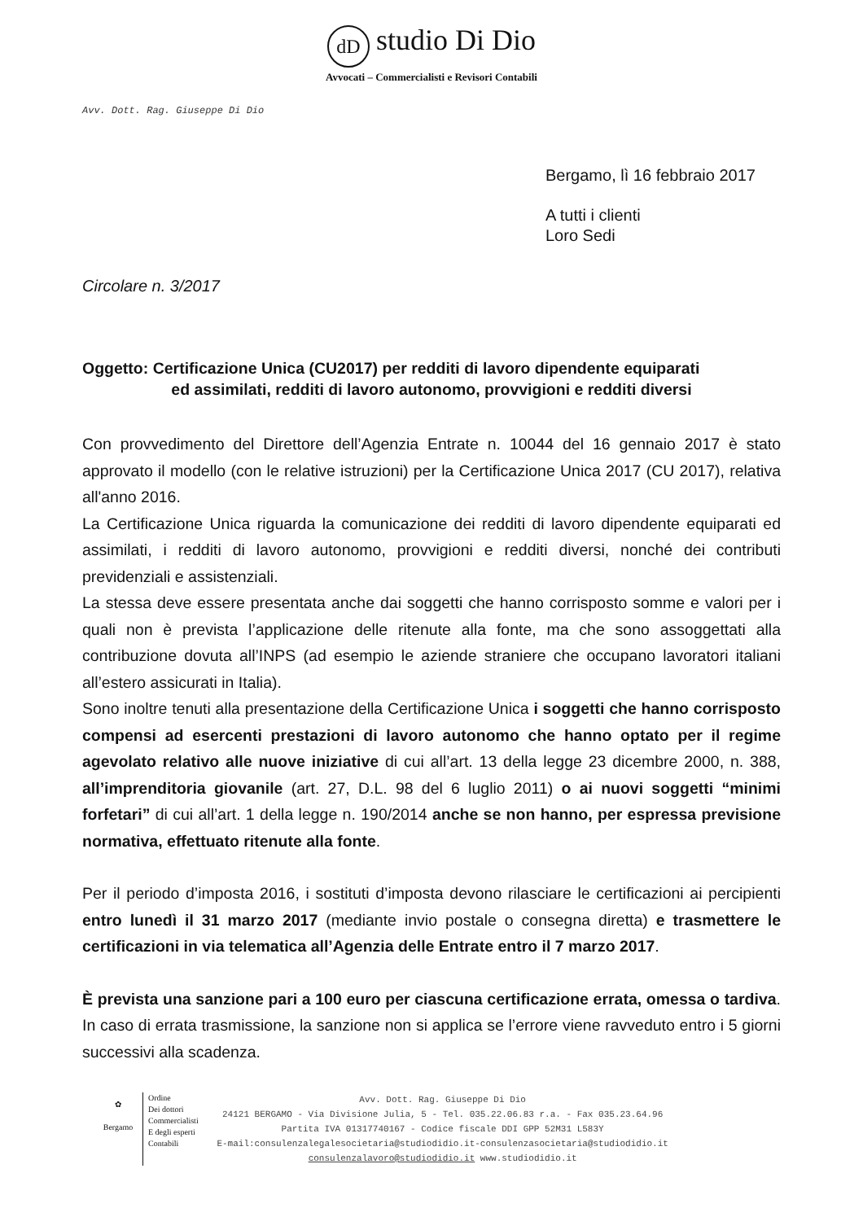dD studio Di Dio
Avvocati – Commercialisti e Revisori Contabili
Avv. Dott. Rag. Giuseppe Di Dio
Bergamo, lì 16 febbraio 2017
A tutti i clienti
Loro Sedi
Circolare n. 3/2017
Oggetto: Certificazione Unica (CU2017) per redditi di lavoro dipendente equiparati
ed assimilati, redditi di lavoro autonomo, provvigioni e redditi diversi
Con provvedimento del Direttore dell’Agenzia Entrate n. 10044 del 16 gennaio 2017 è stato approvato il modello (con le relative istruzioni) per la Certificazione Unica 2017 (CU 2017), relativa all'anno 2016.
La Certificazione Unica riguarda la comunicazione dei redditi di lavoro dipendente equiparati ed assimilati, i redditi di lavoro autonomo, provvigioni e redditi diversi, nonché dei contributi previdenziali e assistenziali.
La stessa deve essere presentata anche dai soggetti che hanno corrisposto somme e valori per i quali non è prevista l’applicazione delle ritenute alla fonte, ma che sono assoggettati alla contribuzione dovuta all’INPS (ad esempio le aziende straniere che occupano lavoratori italiani all’estero assicurati in Italia).
Sono inoltre tenuti alla presentazione della Certificazione Unica i soggetti che hanno corrisposto compensi ad esercenti prestazioni di lavoro autonomo che hanno optato per il regime agevolato relativo alle nuove iniziative di cui all’art. 13 della legge 23 dicembre 2000, n. 388, all’imprenditoria giovanile (art. 27, D.L. 98 del 6 luglio 2011) o ai nuovi soggetti “minimi forfetari” di cui all’art. 1 della legge n. 190/2014 anche se non hanno, per espressa previsione normativa, effettuato ritenute alla fonte.
Per il periodo d’imposta 2016, i sostituti d’imposta devono rilasciare le certificazioni ai percipienti entro lunedì il 31 marzo 2017 (mediante invio postale o consegna diretta) e trasmettere le certificazioni in via telematica all’Agenzia delle Entrate entro il 7 marzo 2017.
È prevista una sanzione pari a 100 euro per ciascuna certificazione errata, omessa o tardiva. In caso di errata trasmissione, la sanzione non si applica se l’errore viene ravveduto entro i 5 giorni successivi alla scadenza.
✿
Bergamo
Ordine
Dei dottori
Commercialisti
E degli esperti
Contabili
Avv. Dott. Rag. Giuseppe Di Dio
24121 BERGAMO - Via Divisione Julia, 5 - Tel. 035.22.06.83 r.a. - Fax 035.23.64.96
Partita IVA 01317740167 - Codice fiscale DDI GPP 52M31 L583Y
E-mail:consulenzalegalesocietaria@studiodidio.it-consulenzasocietaria@studiodidio.it
consulenzalavoro@studiodidio.it www.studiodidio.it